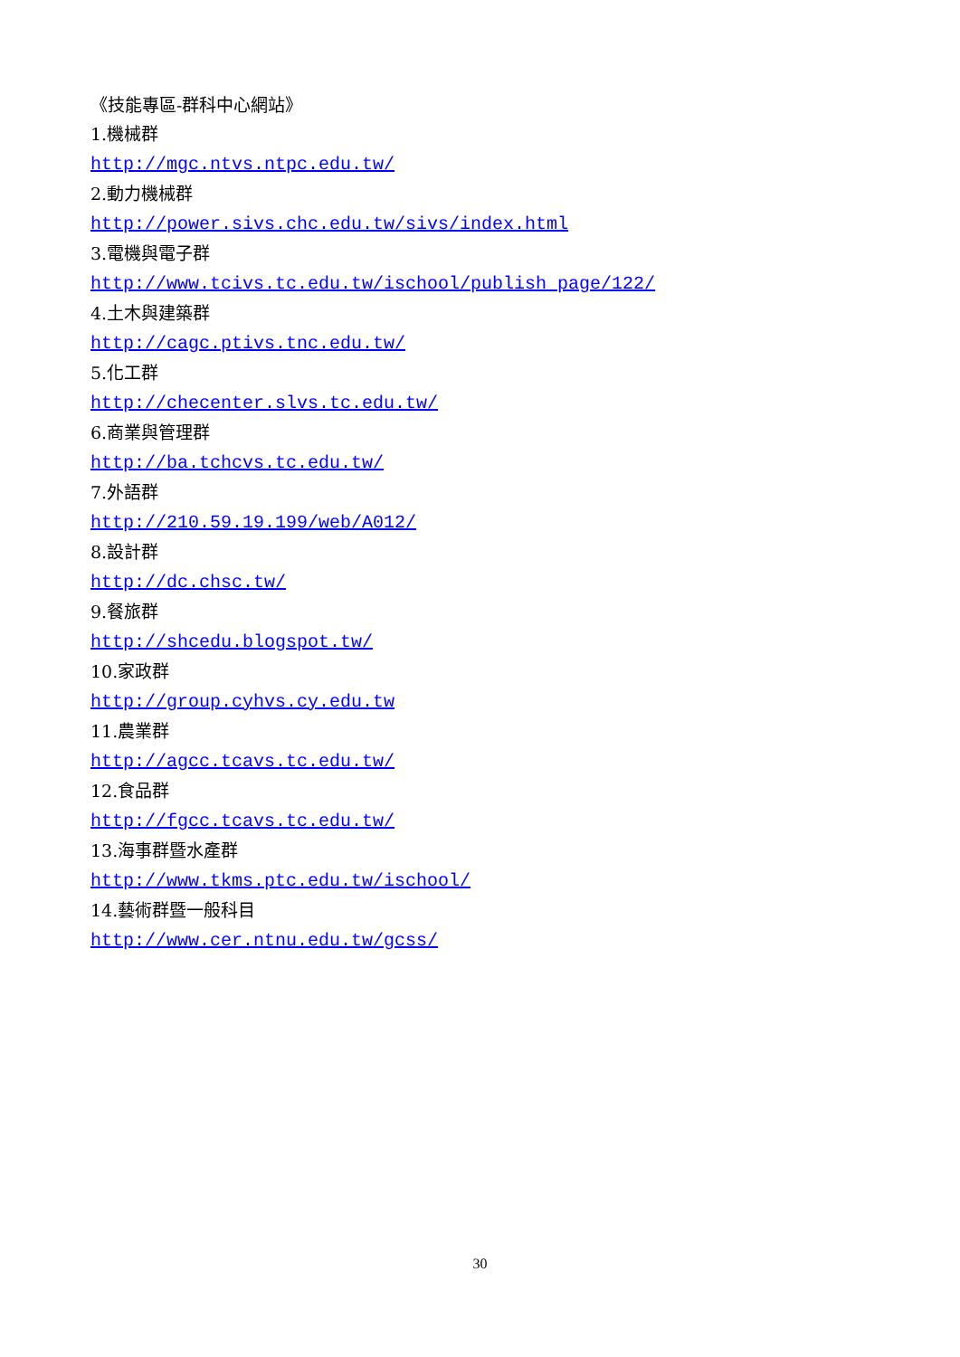《技能專區-群科中心網站》
1.機械群
http://mgc.ntvs.ntpc.edu.tw/
2.動力機械群
http://power.sivs.chc.edu.tw/sivs/index.html
3.電機與電子群
http://www.tcivs.tc.edu.tw/ischool/publish_page/122/
4.土木與建築群
http://cagc.ptivs.tnc.edu.tw/
5.化工群
http://checenter.slvs.tc.edu.tw/
6.商業與管理群
http://ba.tchcvs.tc.edu.tw/
7.外語群
http://210.59.19.199/web/A012/
8.設計群
http://dc.chsc.tw/
9.餐旅群
http://shcedu.blogspot.tw/
10.家政群
http://group.cyhvs.cy.edu.tw
11.農業群
http://agcc.tcavs.tc.edu.tw/
12.食品群
http://fgcc.tcavs.tc.edu.tw/
13.海事群暨水產群
http://www.tkms.ptc.edu.tw/ischool/
14.藝術群暨一般科目
http://www.cer.ntnu.edu.tw/gcss/
30